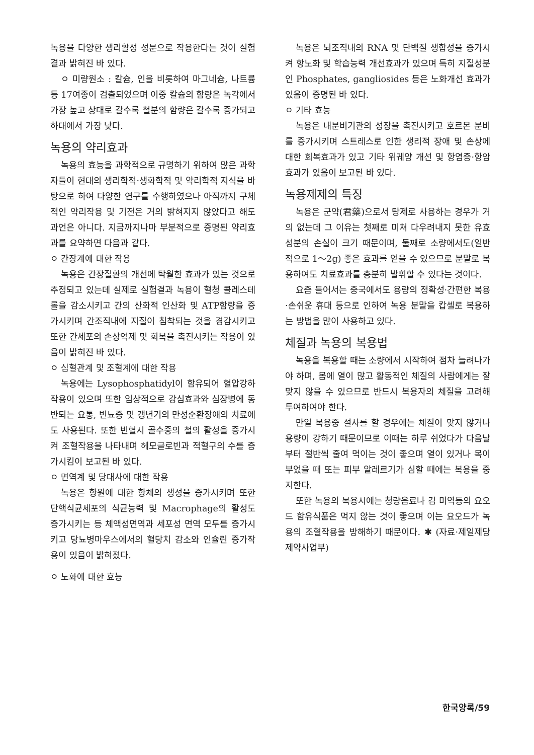녹용을 다양한 생리활성 성분으로 작용한다는 것이 실험결과 밝혀진 바 있다.
ㅇ 미량원소 : 칼슘, 인을 비롯하여 마그네슘, 나트륨등 17여종이 검출되었으며 이중 칼슘의 함량은 녹각에서 가장 높고 상대로 갈수록 철분의 함량은 갈수록 증가되고 하대에서 가장 낮다.
녹용의 약리효과
녹용의 효능을 과학적으로 규명하기 위하여 많은 과학자들이 현대의 생리학적·생화학적 및 약리학적 지식을 바탕으로 하여 다양한 연구를 수행하였으나 아직까지 구체적인 약리작용 및 기전은 거의 밝혀지지 않았다고 해도 과언은 아니다. 지금까지나마 부분적으로 증명된 약리효과를 요약하면 다음과 같다.
ㅇ 간장계에 대한 작용
녹용은 간장질환의 개선에 탁월한 효과가 있는 것으로 추정되고 있는데 실제로 실험결과 녹용이 혈청 콜레스테롤을 감소시키고 간의 산화적 인산화 및 ATP함량을 증가시키며 간조직내에 지질이 침착되는 것을 경감시키고 또한 간세포의 손상억제 및 회복을 촉진시키는 작용이 있음이 밝혀진 바 있다.
ㅇ 심혈관계 및 조혈계에 대한 작용
녹용에는 Lysophosphatidyl이 함유되어 혈압강하작용이 있으며 또한 임상적으로 강심효과와 심장병에 동반되는 요통, 빈뇨증 및 갱년기의 만성순환장애의 치료에도 사용된다. 또한 빈혈시 골수중의 철의 활성을 증가시켜 조혈작용을 나타내며 헤모글로빈과 적혈구의 수를 증가시킴이 보고된 바 있다.
ㅇ 면역계 및 당대사에 대한 작용
녹용은 항원에 대한 항체의 생성을 증가시키며 또한 단핵식균세포의 식균능력 및 Macrophage의 활성도 증가시키는 등 체액성면역과 세포성 면역 모두를 증가시키고 당뇨병마우스에서의 혈당치 감소와 인슐린 증가작용이 있음이 밝혀졌다.
ㅇ 노화에 대한 효능
녹용은 뇌조직내의 RNA 및 단백질 생합성을 증가시켜 항노화 및 학습능력 개선효과가 있으며 특히 지질성분인 Phosphates, gangliosides 등은 노화개선 효과가 있음이 증명된 바 있다.
ㅇ 기타 효능
녹용은 내분비기관의 성장을 촉진시키고 호르몬 분비를 증가시키며 스트레스로 인한 생리적 장애 및 손상에 대한 회복효과가 있고 기타 위궤양 개선 및 항염증·항암효과가 있음이 보고된 바 있다.
녹용제제의 특징
녹용은 군약(君藥)으로서 탕제로 사용하는 경우가 거의 없는데 그 이유는 첫째로 미쳐 다우려내지 못한 유효성분의 손실이 크기 때문이며, 둘째로 소량에서도(일반적으로 1～2g) 좋은 효과를 얻을 수 있으므로 분말로 복용하여도 치료효과를 충분히 발휘할 수 있다는 것이다.
요즘 들어서는 중국에서도 용량의 정확성·간편한 복용·손쉬운 휴대 등으로 인하여 녹용 분말을 캅셀로 복용하는 방법을 많이 사용하고 있다.
체질과 녹용의 복용법
녹용을 복용할 때는 소량에서 시작하여 점차 늘려나가야 하며, 몸에 열이 많고 활동적인 체질의 사람에게는 잘맞지 않을 수 있으므로 반드시 복용자의 체질을 고려해 투여하여야 한다.
만일 복용중 설사를 할 경우에는 체질이 맞지 않거나 용량이 강하기 때문이므로 이때는 하루 쉬었다가 다음날부터 절반씩 줄여 먹이는 것이 좋으며 열이 있거나 목이 부었을 때 또는 피부 알레르기가 심할 때에는 복용을 중지한다.
또한 녹용의 복용시에는 청량음료나 김 미역등의 요오드 함유식품은 먹지 않는 것이 좋으며 이는 요오드가 녹용의 조혈작용을 방해하기 때문이다. ✱ (자료·제일제당 제약사업부)
한국양록/59